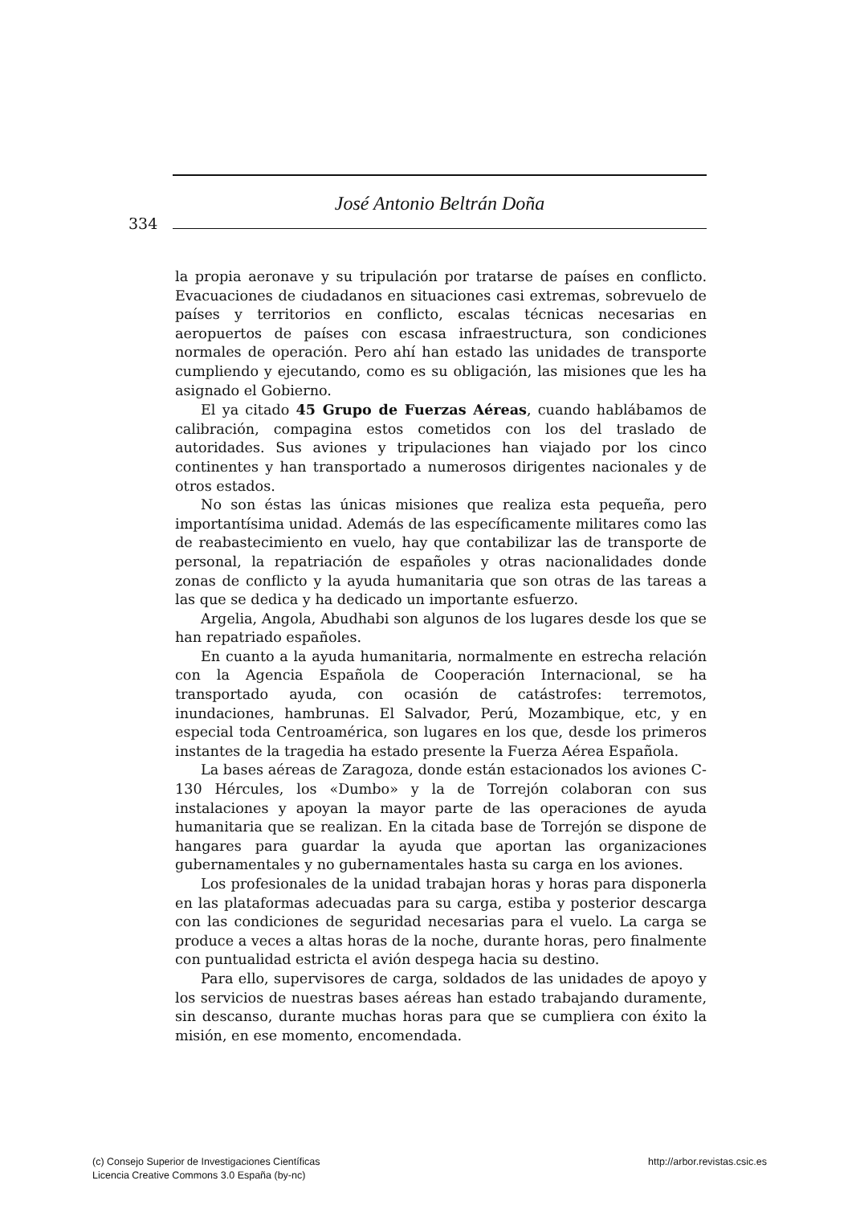José Antonio Beltrán Doña
334
la propia aeronave y su tripulación por tratarse de países en conflicto. Evacuaciones de ciudadanos en situaciones casi extremas, sobrevuelo de países y territorios en conflicto, escalas técnicas necesarias en aeropuertos de países con escasa infraestructura, son condiciones normales de operación. Pero ahí han estado las unidades de transporte cumpliendo y ejecutando, como es su obligación, las misiones que les ha asignado el Gobierno.
El ya citado 45 Grupo de Fuerzas Aéreas, cuando hablábamos de calibración, compagina estos cometidos con los del traslado de autoridades. Sus aviones y tripulaciones han viajado por los cinco continentes y han transportado a numerosos dirigentes nacionales y de otros estados.
No son éstas las únicas misiones que realiza esta pequeña, pero importantísima unidad. Además de las específicamente militares como las de reabastecimiento en vuelo, hay que contabilizar las de transporte de personal, la repatriación de españoles y otras nacionalidades donde zonas de conflicto y la ayuda humanitaria que son otras de las tareas a las que se dedica y ha dedicado un importante esfuerzo.
Argelia, Angola, Abudhabi son algunos de los lugares desde los que se han repatriado españoles.
En cuanto a la ayuda humanitaria, normalmente en estrecha relación con la Agencia Española de Cooperación Internacional, se ha transportado ayuda, con ocasión de catástrofes: terremotos, inundaciones, hambrunas. El Salvador, Perú, Mozambique, etc, y en especial toda Centroamérica, son lugares en los que, desde los primeros instantes de la tragedia ha estado presente la Fuerza Aérea Española.
La bases aéreas de Zaragoza, donde están estacionados los aviones C-130 Hércules, los «Dumbo» y la de Torrejón colaboran con sus instalaciones y apoyan la mayor parte de las operaciones de ayuda humanitaria que se realizan. En la citada base de Torrejón se dispone de hangares para guardar la ayuda que aportan las organizaciones gubernamentales y no gubernamentales hasta su carga en los aviones.
Los profesionales de la unidad trabajan horas y horas para disponerla en las plataformas adecuadas para su carga, estiba y posterior descarga con las condiciones de seguridad necesarias para el vuelo. La carga se produce a veces a altas horas de la noche, durante horas, pero finalmente con puntualidad estricta el avión despega hacia su destino.
Para ello, supervisores de carga, soldados de las unidades de apoyo y los servicios de nuestras bases aéreas han estado trabajando duramente, sin descanso, durante muchas horas para que se cumpliera con éxito la misión, en ese momento, encomendada.
(c) Consejo Superior de Investigaciones Científicas
Licencia Creative Commons 3.0 España (by-nc)
http://arbor.revistas.csic.es